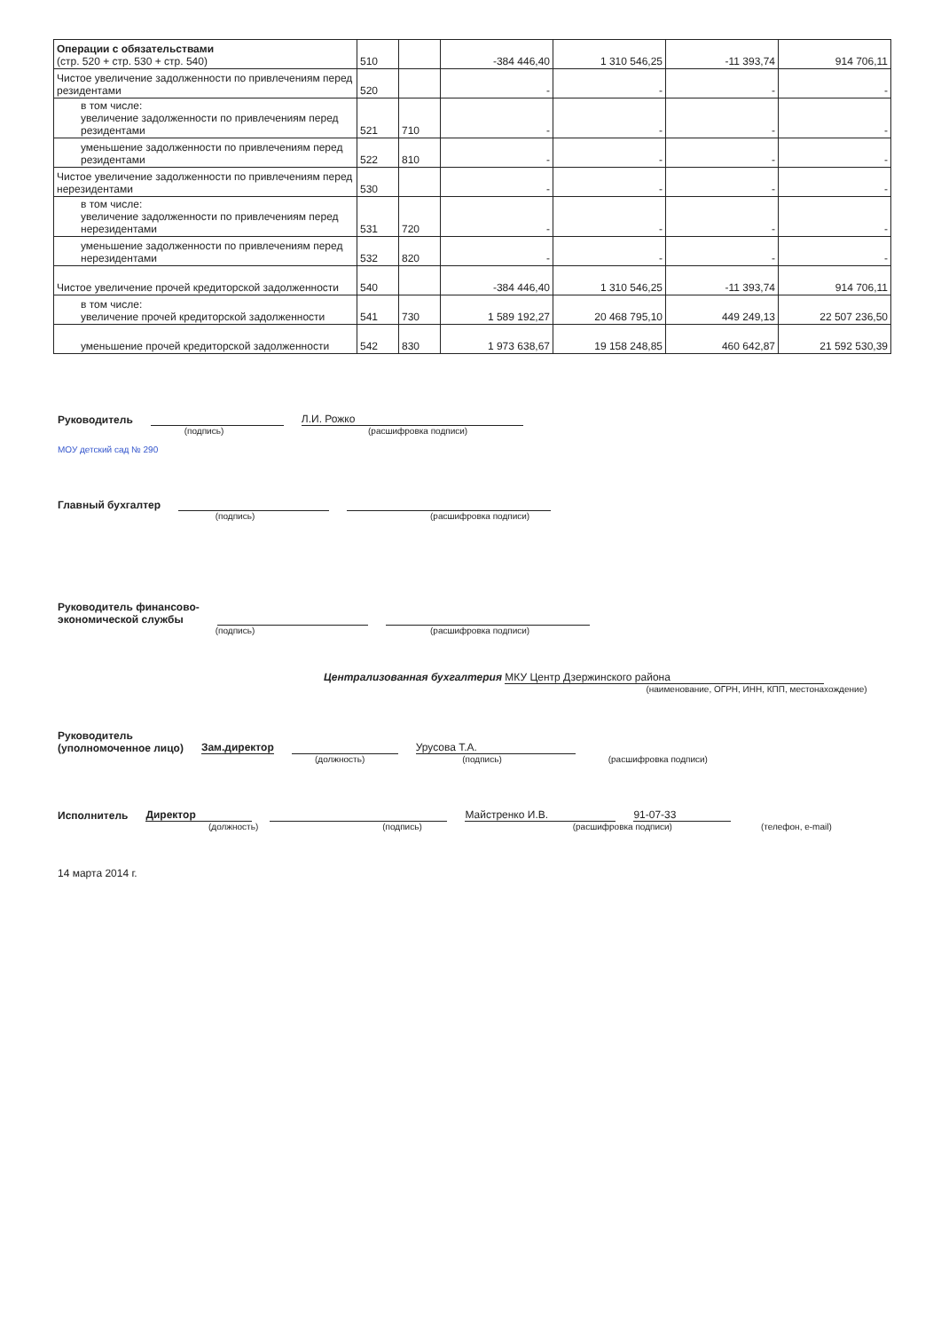| Операции с обязательствами (стр. 520 + стр. 530 + стр. 540) | 510 | | -384 446,40 | 1 310 546,25 | -11 393,74 | 914 706,11 |
| Чистое увеличение задолженности по привлечениям перед резидентами | 520 | | - | - | - | - |
| в том числе: увеличение задолженности по привлечениям перед резидентами | 521 | 710 | - | - | - | - |
| уменьшение задолженности по привлечениям перед резидентами | 522 | 810 | - | - | - | - |
| Чистое увеличение задолженности по привлечениям перед нерезидентами | 530 | | - | - | - | - |
| в том числе: увеличение задолженности по привлечениям перед нерезидентами | 531 | 720 | - | - | - | - |
| уменьшение задолженности по привлечениям перед нерезидентами | 532 | 820 | - | - | - | - |
| Чистое увеличение прочей кредиторской задолженности | 540 | | -384 446,40 | 1 310 546,25 | -11 393,74 | 914 706,11 |
| в том числе: увеличение прочей кредиторской задолженности | 541 | 730 | 1 589 192,27 | 20 468 795,10 | 449 249,13 | 22 507 236,50 |
| уменьшение прочей кредиторской задолженности | 542 | 830 | 1 973 638,67 | 19 158 248,85 | 460 642,87 | 21 592 530,39 |
Руководитель Л.И. Рожко
(подпись) (расшифровка подписи)
МОУ детский сад № 290
Главный бухгалтер
(подпись) (расшифровка подписи)
Руководитель финансово-
экономической службы
(подпись) (расшифровка подписи)
Централизованная бухгалтерия МКУ Центр Дзержинского района
(наименование, ОГРН, ИНН, КПП, местонахождение)
Руководитель
(уполномоченное лицо) Зам.директор Урусова Т.А.
(должность) (подпись) (расшифровка подписи)
Исполнитель Директор Майстренко И.В. 91-07-33
(должность) (подпись) (расшифровка подписи) (телефон, e-mail)
14 марта 2014 г.